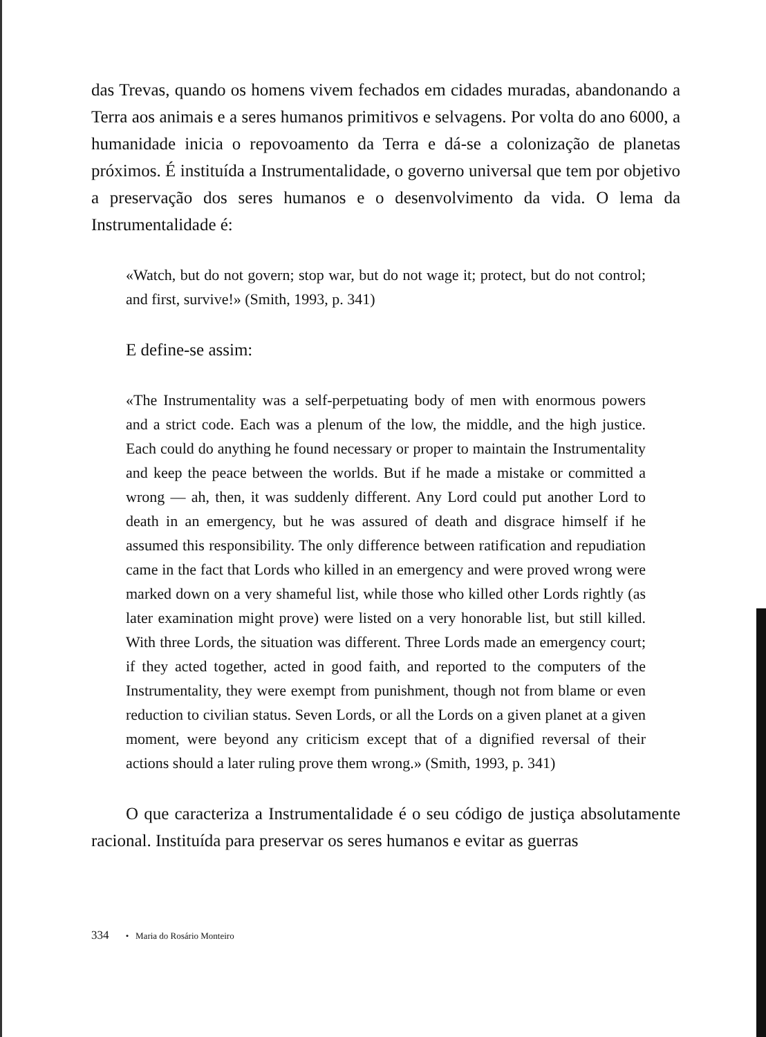das Trevas, quando os homens vivem fechados em cidades muradas, abandonando a Terra aos animais e a seres humanos primitivos e selvagens. Por volta do ano 6000, a humanidade inicia o repovoamento da Terra e dá-se a colonização de planetas próximos. É instituída a Instrumentalidade, o governo universal que tem por objetivo a preservação dos seres humanos e o desenvolvimento da vida. O lema da Instrumentalidade é:
«Watch, but do not govern; stop war, but do not wage it; protect, but do not control; and first, survive!» (Smith, 1993, p. 341)
E define-se assim:
«The Instrumentality was a self-perpetuating body of men with enormous powers and a strict code. Each was a plenum of the low, the middle, and the high justice. Each could do anything he found necessary or proper to maintain the Instrumentality and keep the peace between the worlds. But if he made a mistake or committed a wrong — ah, then, it was suddenly different. Any Lord could put another Lord to death in an emergency, but he was assured of death and disgrace himself if he assumed this responsibility. The only difference between ratification and repudiation came in the fact that Lords who killed in an emergency and were proved wrong were marked down on a very shameful list, while those who killed other Lords rightly (as later examination might prove) were listed on a very honorable list, but still killed. With three Lords, the situation was different. Three Lords made an emergency court; if they acted together, acted in good faith, and reported to the computers of the Instrumentality, they were exempt from punishment, though not from blame or even reduction to civilian status. Seven Lords, or all the Lords on a given planet at a given moment, were beyond any criticism except that of a dignified reversal of their actions should a later ruling prove them wrong.» (Smith, 1993, p. 341)
O que caracteriza a Instrumentalidade é o seu código de justiça absolutamente racional. Instituída para preservar os seres humanos e evitar as guerras
334 • Maria do Rosário Monteiro